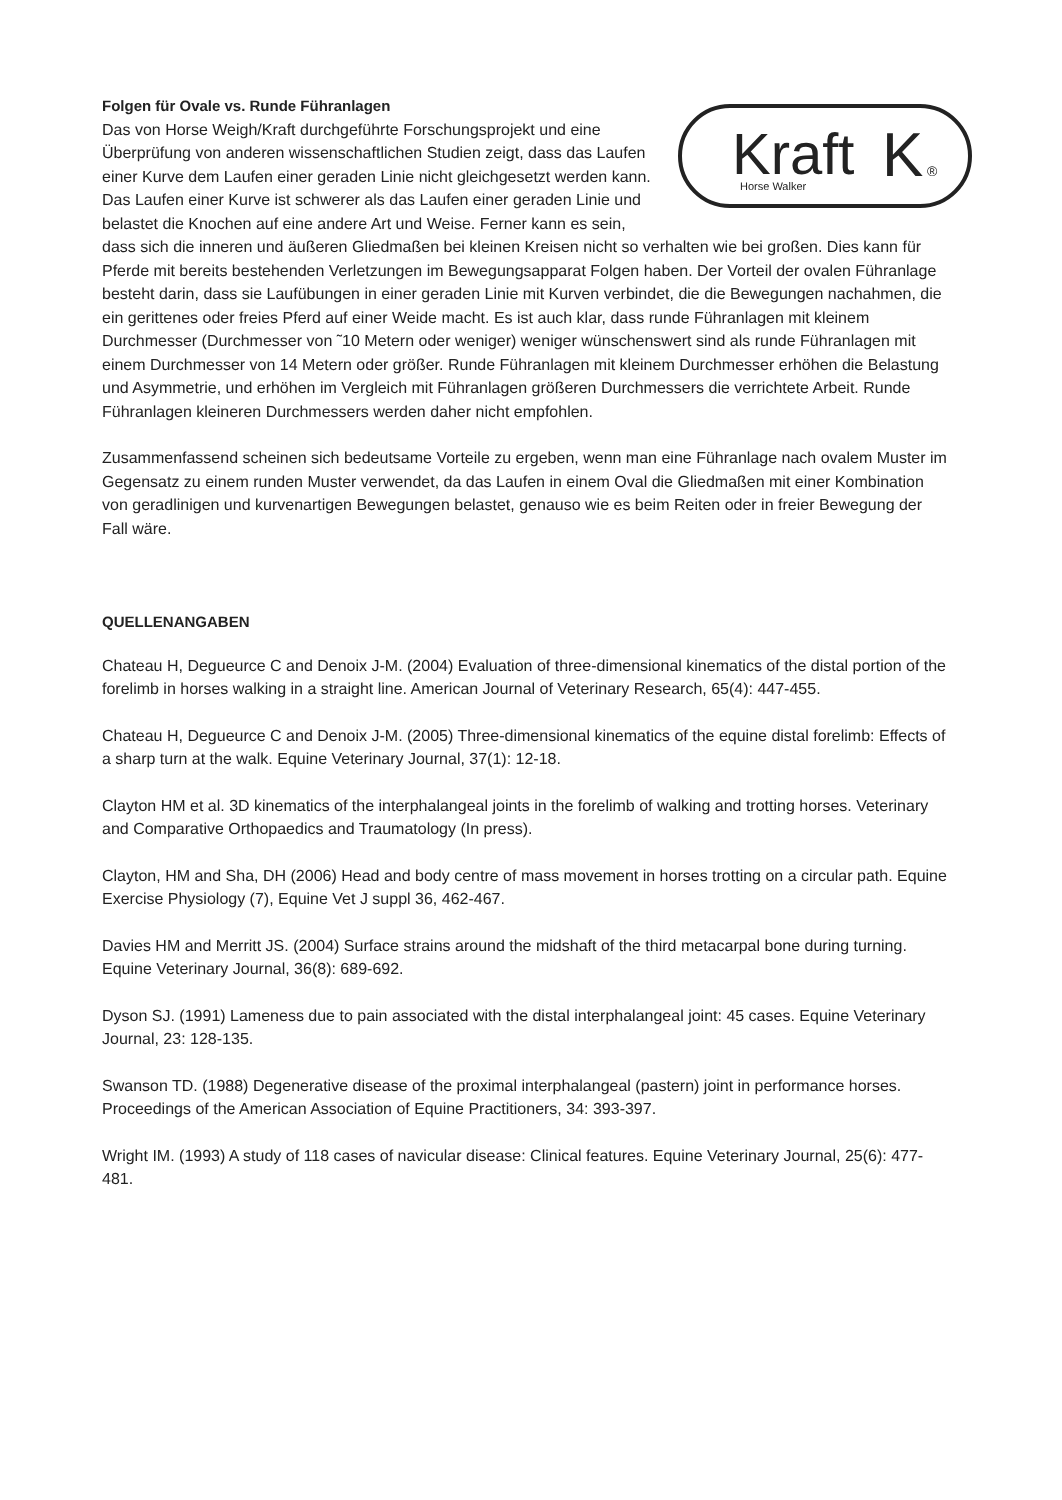Kraft
K
®
Horse Walker
Folgen für Ovale vs. Runde Führanlagen
Das von Horse Weigh/Kraft durchgeführte Forschungsprojekt und eine Überprüfung von anderen wissenschaftlichen Studien zeigt, dass das Laufen einer Kurve dem Laufen einer geraden Linie nicht gleichgesetzt werden kann. Das Laufen einer Kurve ist schwerer als das Laufen einer geraden Linie und belastet die Knochen auf eine andere Art und Weise. Ferner kann es sein, dass sich die inneren und äußeren Gliedmaßen bei kleinen Kreisen nicht so verhalten wie bei großen. Dies kann für Pferde mit bereits bestehenden Verletzungen im Bewegungsapparat Folgen haben. Der Vorteil der ovalen Führanlage besteht darin, dass sie Laufübungen in einer geraden Linie mit Kurven verbindet, die die Bewegungen nachahmen, die ein gerittenes oder freies Pferd auf einer Weide macht. Es ist auch klar, dass runde Führanlagen mit kleinem Durchmesser (Durchmesser von ˜10 Metern oder weniger) weniger wünschenswert sind als runde Führanlagen mit einem Durchmesser von 14 Metern oder größer. Runde Führanlagen mit kleinem Durchmesser erhöhen die Belastung und Asymmetrie, und erhöhen im Vergleich mit Führanlagen größeren Durchmessers die verrichtete Arbeit. Runde Führanlagen kleineren Durchmessers werden daher nicht empfohlen.
Zusammenfassend scheinen sich bedeutsame Vorteile zu ergeben, wenn man eine Führanlage nach ovalem Muster im Gegensatz zu einem runden Muster verwendet, da das Laufen in einem Oval die Gliedmaßen mit einer Kombination von geradlinigen und kurvenartigen Bewegungen belastet, genauso wie es beim Reiten oder in freier Bewegung der Fall wäre.
QUELLENANGABEN
Chateau H, Degueurce C and Denoix J-M. (2004) Evaluation of three-dimensional kinematics of the distal portion of the forelimb in horses walking in a straight line. American Journal of Veterinary Research, 65(4): 447-455.
Chateau H, Degueurce C and Denoix J-M. (2005) Three-dimensional kinematics of the equine distal forelimb: Effects of a sharp turn at the walk. Equine Veterinary Journal, 37(1): 12-18.
Clayton HM et al. 3D kinematics of the interphalangeal joints in the forelimb of walking and trotting horses. Veterinary and Comparative Orthopaedics and Traumatology (In press).
Clayton, HM and Sha, DH (2006) Head and body centre of mass movement in horses trotting on a circular path. Equine Exercise Physiology (7), Equine Vet J suppl 36, 462-467.
Davies HM and Merritt JS. (2004) Surface strains around the midshaft of the third metacarpal bone during turning. Equine Veterinary Journal, 36(8): 689-692.
Dyson SJ. (1991) Lameness due to pain associated with the distal interphalangeal joint: 45 cases. Equine Veterinary Journal, 23: 128-135.
Swanson TD. (1988) Degenerative disease of the proximal interphalangeal (pastern) joint in performance horses. Proceedings of the American Association of Equine Practitioners, 34: 393-397.
Wright IM. (1993) A study of 118 cases of navicular disease: Clinical features. Equine Veterinary Journal, 25(6): 477-481.